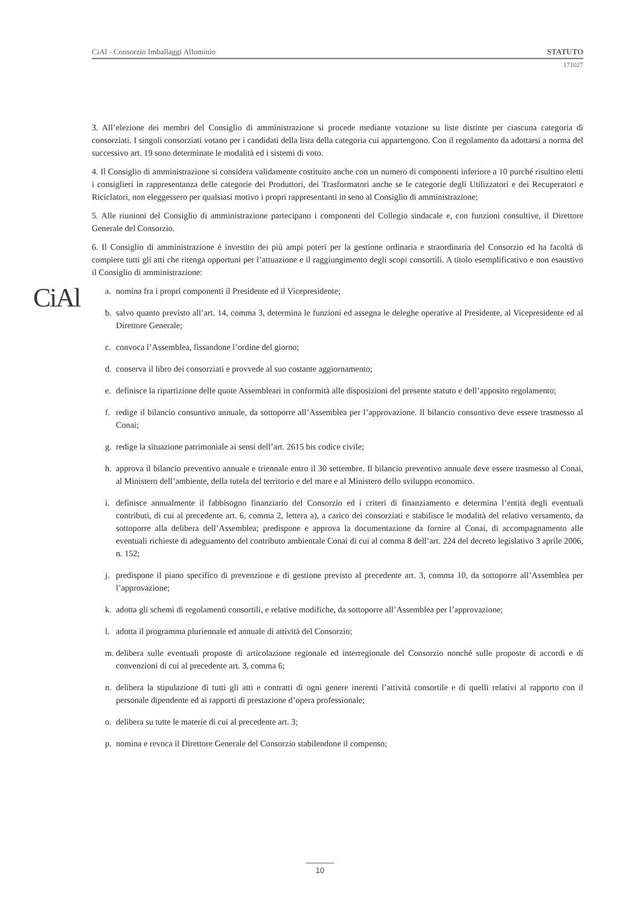CiAl - Consorzio Imballaggi Alluminio STATUTO
171027
CiAl
3. All’elezione dei membri del Consiglio di amministrazione si procede mediante votazione su liste distinte per ciascuna categoria di consorziati. I singoli consorziati votano per i candidati della lista della categoria cui appartengono. Con il regolamento da adottarsi a norma del successivo art. 19 sono determinate le modalità ed i sistemi di voto.
4. Il Consiglio di amministrazione si considera validamente costituito anche con un numero di componenti inferiore a 10 purché risultino eletti i consiglieri in rappresentanza delle categorie dei Produttori, dei Trasformatori anche se le categorie degli Utilizzatori e dei Recuperatori e Riciclatori, non eleggessero per qualsiasi motivo i propri rappresentanti in seno al Consiglio di amministrazione;
5. Alle riunioni del Consiglio di amministrazione partecipano i componenti del Collegio sindacale e, con funzioni consultive, il Direttore Generale del Consorzio.
6. Il Consiglio di amministrazione è investito dei più ampi poteri per la gestione ordinaria e straordinaria del Consorzio ed ha facoltà di compiere tutti gli atti che ritenga opportuni per l’attuazione e il raggiungimento degli scopi consortili. A titolo esemplificativo e non esaustivo il Consiglio di amministrazione:
a. nomina fra i propri componenti il Presidente ed il Vicepresidente;
b. salvo quanto previsto all’art. 14, comma 3, determina le funzioni ed assegna le deleghe operative al Presidente, al Vicepresidente ed al Direttore Generale;
c. convoca l’Assemblea, fissandone l’ordine del giorno;
d. conserva il libro dei consorziati e provvede al suo costante aggiornamento;
e. definisce la ripartizione delle quote Assembleari in conformità alle disposizioni del presente statuto e dell’apposito regolamento;
f. redige il bilancio consuntivo annuale, da sottoporre all’Assemblea per l’approvazione. Il bilancio consuntivo deve essere trasmesso al Conai;
g. redige la situazione patrimoniale ai sensi dell’art. 2615 bis codice civile;
h. approva il bilancio preventivo annuale e triennale entro il 30 settembre. Il bilancio preventivo annuale deve essere trasmesso al Conai, al Ministero dell’ambiente, della tutela del territorio e del mare e al Ministero dello sviluppo economico.
i. definisce annualmente il fabbisogno finanziario del Consorzio ed i criteri di finanziamento e determina l’entità degli eventuali contributi, di cui al precedente art. 6, comma 2, lettera a), a carico dei consorziati e stabilisce le modalità del relativo versamento, da sottoporre alla delibera dell’Assemblea; predispone e approva la documentazione da fornire al Conai, di accompagnamento alle eventuali richieste di adeguamento del contributo ambientale Conai di cui al comma 8 dell’art. 224 del decreto legislativo 3 aprile 2006, n. 152;
j. predispone il piano specifico di prevenzione e di gestione previsto al precedente art. 3, comma 10, da sottoporre all’Assemblea per l’approvazione;
k. adotta gli schemi di regolamenti consortili, e relative modifiche, da sottoporre all’Assemblea per l’approvazione;
l. adotta il programma pluriennale ed annuale di attività del Consorzio;
m. delibera sulle eventuali proposte di articolazione regionale ed interregionale del Consorzio nonché sulle proposte di accordi e di convenzioni di cui al precedente art. 3, comma 6;
n. delibera la stipulazione di tutti gli atti e contratti di ogni genere inerenti l’attività consortile e di quelli relativi al rapporto con il personale dipendente ed ai rapporti di prestazione d’opera professionale;
o. delibera su tutte le materie di cui al precedente art. 3;
p. nomina e revoca il Direttore Generale del Consorzio stabilendone il compenso;
10